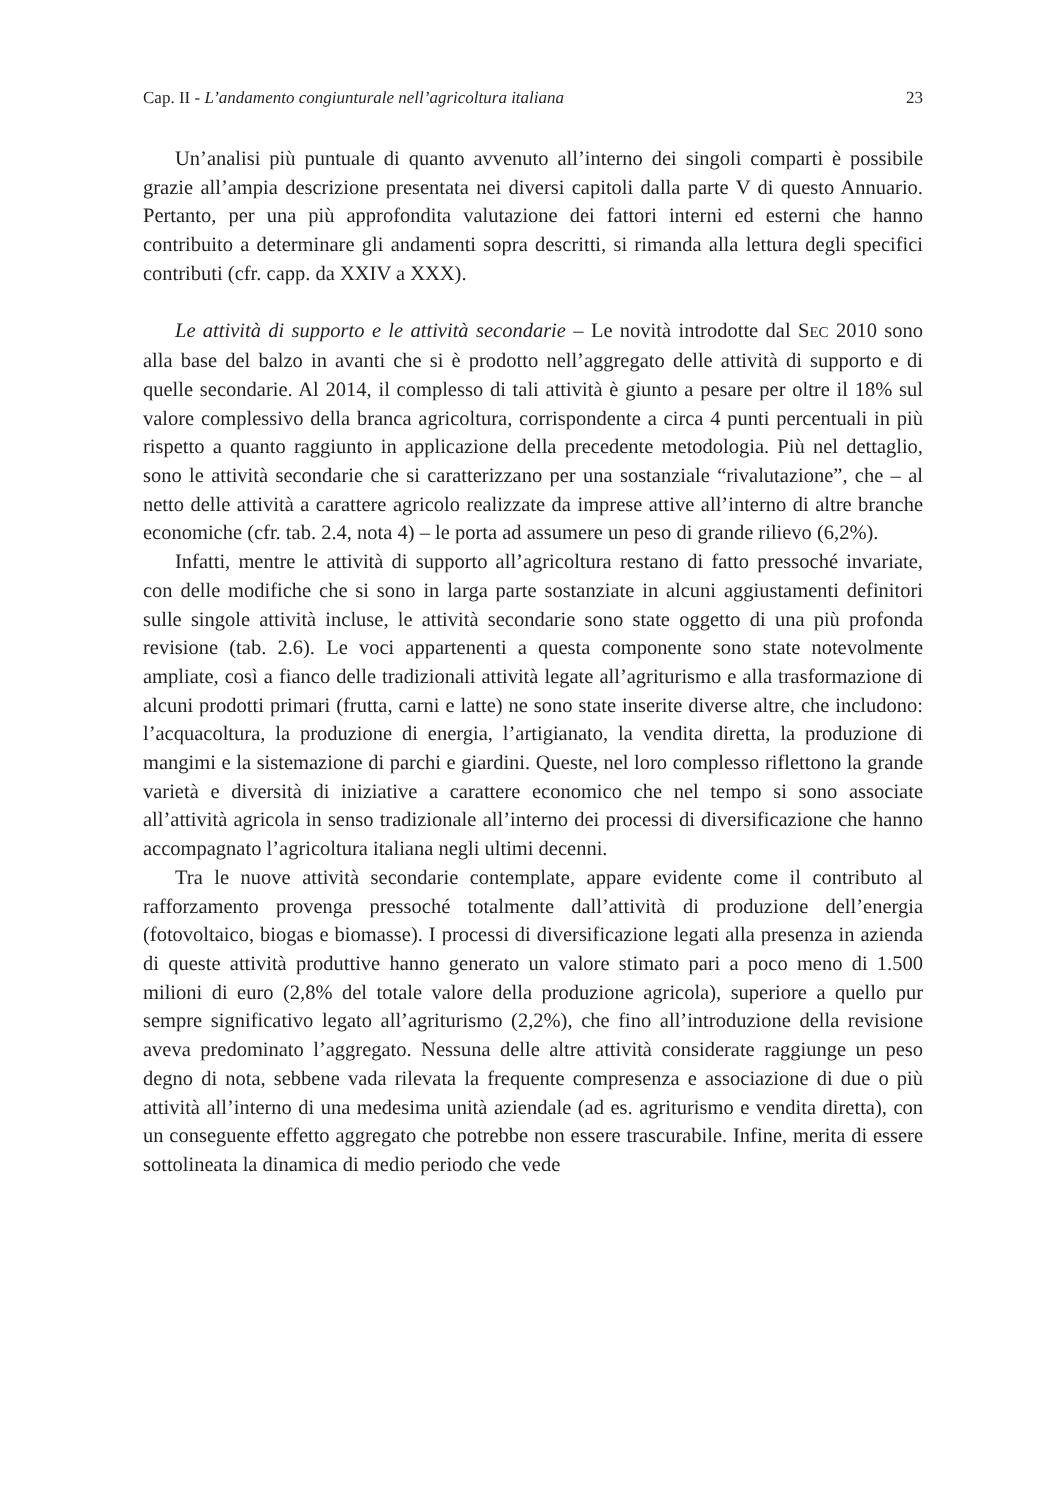Cap. II - L’andamento congiunturale nell’agricoltura italiana 23
Un’analisi più puntuale di quanto avvenuto all’interno dei singoli comparti è possibile grazie all’ampia descrizione presentata nei diversi capitoli dalla parte V di questo Annuario. Pertanto, per una più approfondita valutazione dei fattori interni ed esterni che hanno contribuito a determinare gli andamenti sopra descritti, si rimanda alla lettura degli specifici contributi (cfr. capp. da XXIV a XXX).
Le attività di supporto e le attività secondarie – Le novità introdotte dal SEC 2010 sono alla base del balzo in avanti che si è prodotto nell’aggregato delle attività di supporto e di quelle secondarie. Al 2014, il complesso di tali attività è giunto a pesare per oltre il 18% sul valore complessivo della branca agricoltura, corrispondente a circa 4 punti percentuali in più rispetto a quanto raggiunto in applicazione della precedente metodologia. Più nel dettaglio, sono le attività secondarie che si caratterizzano per una sostanziale “rivalutazione”, che – al netto delle attività a carattere agricolo realizzate da imprese attive all’interno di altre branche economiche (cfr. tab. 2.4, nota 4) – le porta ad assumere un peso di grande rilievo (6,2%).
Infatti, mentre le attività di supporto all’agricoltura restano di fatto pressoché invariate, con delle modifiche che si sono in larga parte sostanziate in alcuni aggiustamenti definitori sulle singole attività incluse, le attività secondarie sono state oggetto di una più profonda revisione (tab. 2.6). Le voci appartenenti a questa componente sono state notevolmente ampliate, così a fianco delle tradizionali attività legate all’agriturismo e alla trasformazione di alcuni prodotti primari (frutta, carni e latte) ne sono state inserite diverse altre, che includono: l’acquacoltura, la produzione di energia, l’artigianato, la vendita diretta, la produzione di mangimi e la sistemazione di parchi e giardini. Queste, nel loro complesso riflettono la grande varietà e diversità di iniziative a carattere economico che nel tempo si sono associate all’attività agricola in senso tradizionale all’interno dei processi di diversificazione che hanno accompagnato l’agricoltura italiana negli ultimi decenni.
Tra le nuove attività secondarie contemplate, appare evidente come il contributo al rafforzamento provenga pressoché totalmente dall’attività di produzione dell’energia (fotovoltaico, biogas e biomasse). I processi di diversificazione legati alla presenza in azienda di queste attività produttive hanno generato un valore stimato pari a poco meno di 1.500 milioni di euro (2,8% del totale valore della produzione agricola), superiore a quello pur sempre significativo legato all’agriturismo (2,2%), che fino all’introduzione della revisione aveva predominato l’aggregato. Nessuna delle altre attività considerate raggiunge un peso degno di nota, sebbene vada rilevata la frequente compresenza e associazione di due o più attività all’interno di una medesima unità aziendale (ad es. agriturismo e vendita diretta), con un conseguente effetto aggregato che potrebbe non essere trascurabile. Infine, merita di essere sottolineata la dinamica di medio periodo che vede